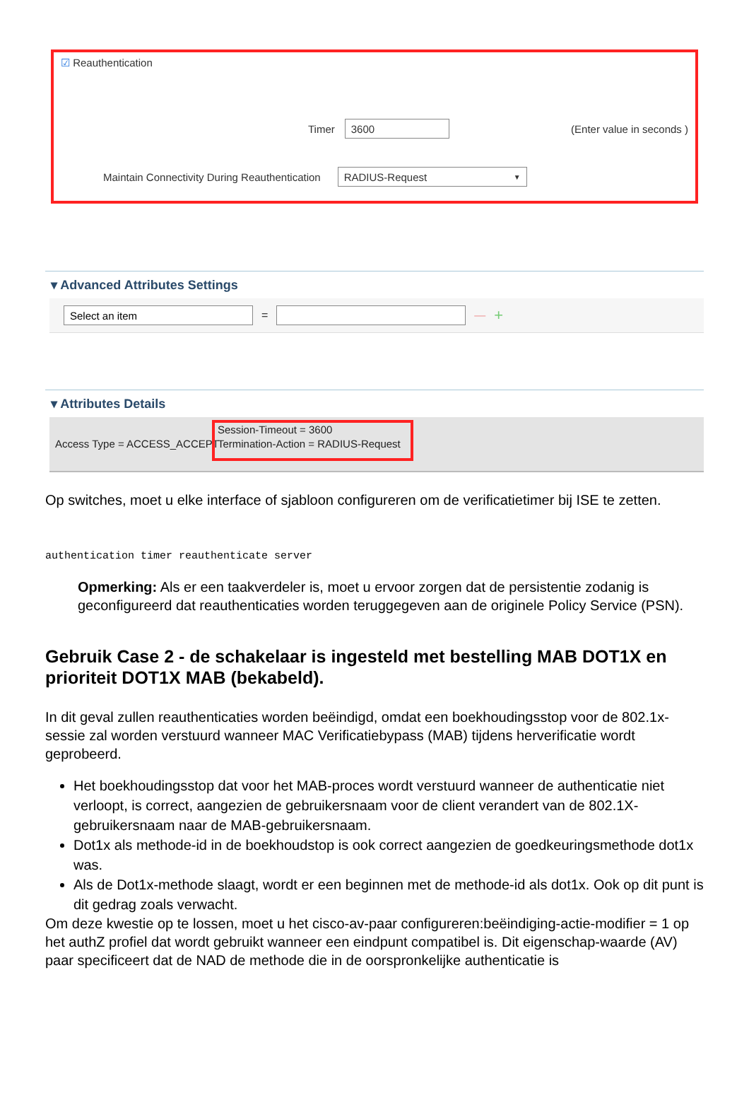☑ Reauthentication
Timer 3600 (Enter value in seconds )
Maintain Connectivity During Reauthentication RADIUS-Request ▼
▾ Advanced Attributes Settings
Select an item = — +
▾ Attributes Details
Access Type = ACCESS_ACCEPT
Session-Timeout = 3600
Termination-Action = RADIUS-Request
Op switches, moet u elke interface of sjabloon configureren om de verificatietimer bij ISE te zetten.
authentication timer reauthenticate server
Opmerking: Als er een taakverdeler is, moet u ervoor zorgen dat de persistentie zodanig is geconfigureerd dat reauthenticaties worden teruggegeven aan de originele Policy Service (PSN).
Gebruik Case 2 - de schakelaar is ingesteld met bestelling MAB DOT1X en prioriteit DOT1X MAB (bekabeld).
In dit geval zullen reauthenticaties worden beëindigd, omdat een boekhoudingsstop voor de 802.1x-sessie zal worden verstuurd wanneer MAC Verificatiebypass (MAB) tijdens herverificatie wordt geprobeerd.
Het boekhoudingsstop dat voor het MAB-proces wordt verstuurd wanneer de authenticatie niet verloopt, is correct, aangezien de gebruikersnaam voor de client verandert van de 802.1X-gebruikersnaam naar de MAB-gebruikersnaam.
Dot1x als methode-id in de boekhoudstop is ook correct aangezien de goedkeuringsmethode dot1x was.
Als de Dot1x-methode slaagt, wordt er een beginnen met de methode-id als dot1x. Ook op dit punt is dit gedrag zoals verwacht.
Om deze kwestie op te lossen, moet u het cisco-av-paar configureren:beëindiging-actie-modifier = 1 op het authZ profiel dat wordt gebruikt wanneer een eindpunt compatibel is. Dit eigenschap-waarde (AV) paar specificeert dat de NAD de methode die in de oorspronkelijke authenticatie is